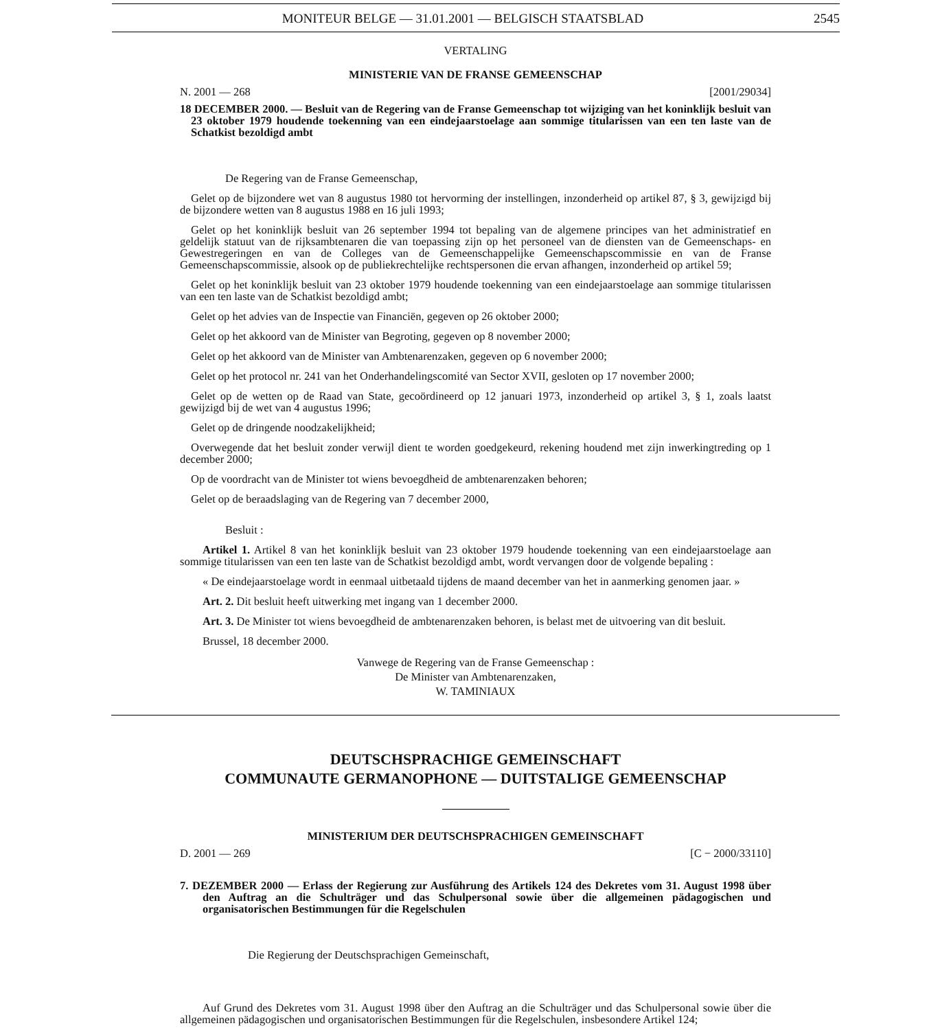MONITEUR BELGE — 31.01.2001 — BELGISCH STAATSBLAD 2545
VERTALING
MINISTERIE VAN DE FRANSE GEMEENSCHAP
N. 2001 — 268 [2001/29034]
18 DECEMBER 2000. — Besluit van de Regering van de Franse Gemeenschap tot wijziging van het koninklijk besluit van 23 oktober 1979 houdende toekenning van een eindejaarstoelage aan sommige titularissen van een ten laste van de Schatkist bezoldigd ambt
De Regering van de Franse Gemeenschap,
Gelet op de bijzondere wet van 8 augustus 1980 tot hervorming der instellingen, inzonderheid op artikel 87, § 3, gewijzigd bij de bijzondere wetten van 8 augustus 1988 en 16 juli 1993;
Gelet op het koninklijk besluit van 26 september 1994 tot bepaling van de algemene principes van het administratief en geldelijk statuut van de rijksambtenaren die van toepassing zijn op het personeel van de diensten van de Gemeenschaps- en Gewestregeringen en van de Colleges van de Gemeenschappelijke Gemeenschapscommissie en van de Franse Gemeenschapscommissie, alsook op de publiekrechtelijke rechtspersonen die ervan afhangen, inzonderheid op artikel 59;
Gelet op het koninklijk besluit van 23 oktober 1979 houdende toekenning van een eindejaarstoelage aan sommige titularissen van een ten laste van de Schatkist bezoldigd ambt;
Gelet op het advies van de Inspectie van Financiën, gegeven op 26 oktober 2000;
Gelet op het akkoord van de Minister van Begroting, gegeven op 8 november 2000;
Gelet op het akkoord van de Minister van Ambtenarenzaken, gegeven op 6 november 2000;
Gelet op het protocol nr. 241 van het Onderhandelingscomité van Sector XVII, gesloten op 17 november 2000;
Gelet op de wetten op de Raad van State, gecoördineerd op 12 januari 1973, inzonderheid op artikel 3, § 1, zoals laatst gewijzigd bij de wet van 4 augustus 1996;
Gelet op de dringende noodzakelijkheid;
Overwegende dat het besluit zonder verwijl dient te worden goedgekeurd, rekening houdend met zijn inwerkingtreding op 1 december 2000;
Op de voordracht van de Minister tot wiens bevoegdheid de ambtenarenzaken behoren;
Gelet op de beraadslaging van de Regering van 7 december 2000,
Besluit :
Artikel 1. Artikel 8 van het koninklijk besluit van 23 oktober 1979 houdende toekenning van een eindejaarstoelage aan sommige titularissen van een ten laste van de Schatkist bezoldigd ambt, wordt vervangen door de volgende bepaling :
« De eindejaarstoelage wordt in eenmaal uitbetaald tijdens de maand december van het in aanmerking genomen jaar. »
Art. 2. Dit besluit heeft uitwerking met ingang van 1 december 2000.
Art. 3. De Minister tot wiens bevoegdheid de ambtenarenzaken behoren, is belast met de uitvoering van dit besluit.
Brussel, 18 december 2000.
Vanwege de Regering van de Franse Gemeenschap :
De Minister van Ambtenarenzaken,
W. TAMINIAUX
DEUTSCHSPRACHIGE GEMEINSCHAFT
COMMUNAUTE GERMANOPHONE — DUITSTALIGE GEMEENSCHAP
MINISTERIUM DER DEUTSCHSPRACHIGEN GEMEINSCHAFT
D. 2001 — 269 [C − 2000/33110]
7. DEZEMBER 2000 — Erlass der Regierung zur Ausführung des Artikels 124 des Dekretes vom 31. August 1998 über den Auftrag an die Schulträger und das Schulpersonal sowie über die allgemeinen pädagogischen und organisatorischen Bestimmungen für die Regelschulen
Die Regierung der Deutschsprachigen Gemeinschaft,
Auf Grund des Dekretes vom 31. August 1998 über den Auftrag an die Schulträger und das Schulpersonal sowie über die allgemeinen pädagogischen und organisatorischen Bestimmungen für die Regelschulen, insbesondere Artikel 124;